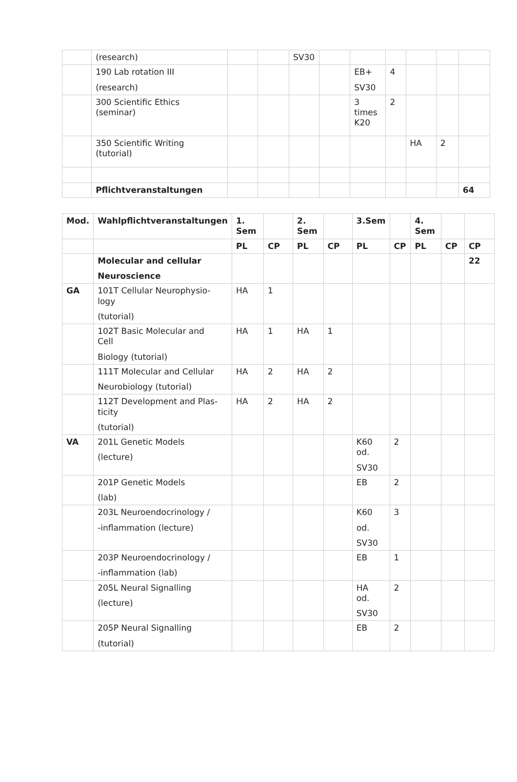| | (research) | | | SV30 | | | | | | |
| | 190 Lab rotation III (research) | | | | | EB+ SV30 | 4 | | | |
| | 300 Scientific Ethics (seminar) | | | | | 3 times K20 | 2 | | | |
| | 350 Scientific Writing (tutorial) | | | | | | | HA | 2 | |
| | Pflichtveranstaltungen | | | | | | | | | 64 |
| Mod. | Wahlpflichtveranstaltungen | 1. Sem | | 2. Sem | | 3.Sem | | 4. Sem | | |
| --- | --- | --- | --- | --- | --- | --- | --- | --- | --- | --- |
| | | PL | CP | PL | CP | PL | CP | PL | CP | CP |
| | Molecular and cellular Neuroscience | | | | | | | | | 22 |
| GA | 101T Cellular Neurophysio- logy (tutorial) | HA | 1 | | | | | | | |
| | 102T Basic Molecular and Cell Biology (tutorial) | HA | 1 | HA | 1 | | | | | |
| | 111T Molecular and Cellular Neurobiology (tutorial) | HA | 2 | HA | 2 | | | | | |
| | 112T Development and Plas- ticity (tutorial) | HA | 2 | HA | 2 | | | | | |
| VA | 201L Genetic Models (lecture) | | | | | K60 od. SV30 | 2 | | | |
| | 201P Genetic Models (lab) | | | | | EB | 2 | | | |
| | 203L Neuroendocrinology / -inflammation (lecture) | | | | | K60 od. SV30 | 3 | | | |
| | 203P Neuroendocrinology / -inflammation (lab) | | | | | EB | 1 | | | |
| | 205L Neural Signalling (lecture) | | | | | HA od. SV30 | 2 | | | |
| | 205P Neural Signalling (tutorial) | | | | | EB | 2 | | | |